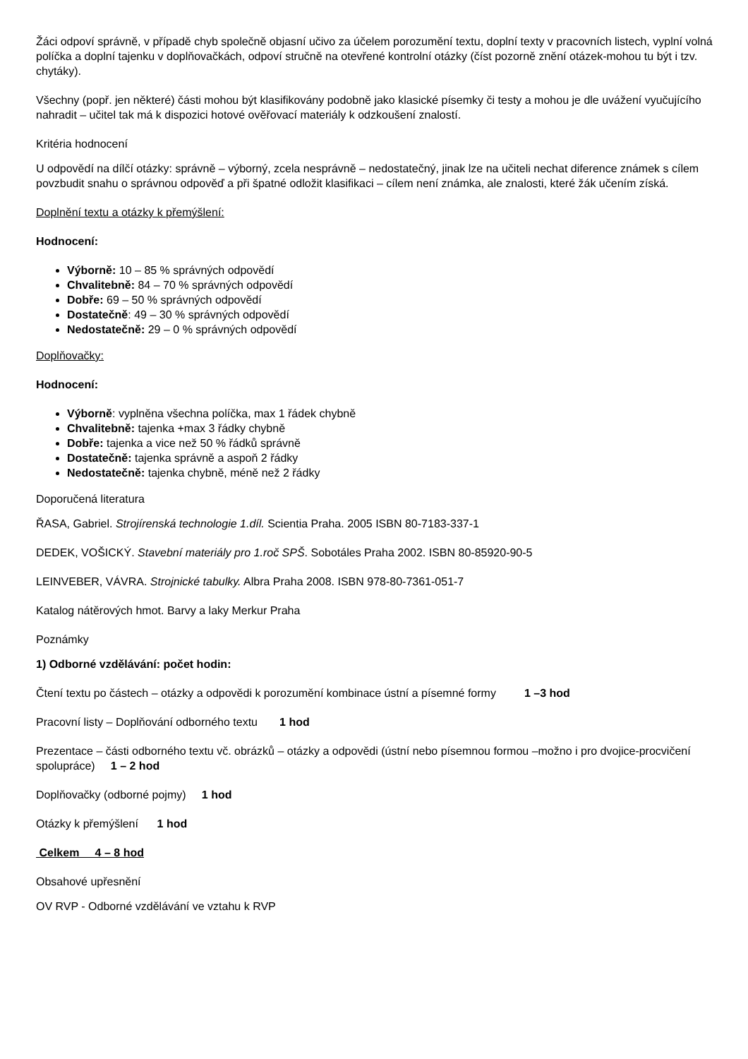Žáci odpoví správně, v případě chyb společně objasní učivo za účelem porozumění textu, doplní texty v pracovních listech, vyplní volná políčka a doplní tajenku v doplňovačkách, odpoví stručně na otevřené kontrolní otázky (číst pozorně znění otázek-mohou tu být i tzv. chytáky).
Všechny (popř. jen některé) části mohou být klasifikovány podobně jako klasické písemky či testy a mohou je dle uvážení vyučujícího nahradit – učitel tak má k dispozici hotové ověřovací materiály k odzkoušení znalostí.
Kritéria hodnocení
U odpovědí na dílčí otázky: správně – výborný, zcela nesprávně – nedostatečný, jinak lze na učiteli nechat diference známek s cílem povzbudit snahu o správnou odpověď a při špatné odložit klasifikaci – cílem není známka, ale znalosti, které žák učením získá.
Doplnění textu a otázky k přemýšlení:
Hodnocení:
Výborně: 10 – 85 % správných odpovědí
Chvalitebně: 84 – 70 % správných odpovědí
Dobře: 69 – 50 % správných odpovědí
Dostatečně: 49 – 30 % správných odpovědí
Nedostatečně: 29 – 0 % správných odpovědí
Doplňovačky:
Hodnocení:
Výborně: vyplněna všechna políčka, max 1 řádek chybně
Chvalitebně: tajenka +max 3 řádky chybně
Dobře: tajenka a vice než 50 % řádků správně
Dostatečně: tajenka správně a aspoň 2 řádky
Nedostatečně: tajenka chybně, méně než 2 řádky
Doporučená literatura
ŘASA, Gabriel. Strojírenská technologie 1.díl. Scientia Praha. 2005 ISBN 80-7183-337-1
DEDEK, VOŠICKÝ. Stavební materiály pro 1.roč SPŠ. Sobotáles Praha 2002. ISBN 80-85920-90-5
LEINVEBER, VÁVRA. Strojnické tabulky. Albra Praha 2008. ISBN 978-80-7361-051-7
Katalog nátěrových hmot. Barvy a laky Merkur Praha
Poznámky
1) Odborné vzdělávání: počet hodin:
Čtení textu po částech – otázky a odpovědi k porozumění kombinace ústní a písemné formy 1 –3 hod
Pracovní listy – Doplňování odborného textu 1 hod
Prezentace – části odborného textu vč. obrázků – otázky a odpovědi (ústní nebo písemnou formou –možno i pro dvojice-procvičení spolupráce) 1 – 2 hod
Doplňovačky (odborné pojmy) 1 hod
Otázky k přemýšlení 1 hod
Celkem 4 – 8 hod
Obsahové upřesnění
OV RVP - Odborné vzdělávání ve vztahu k RVP